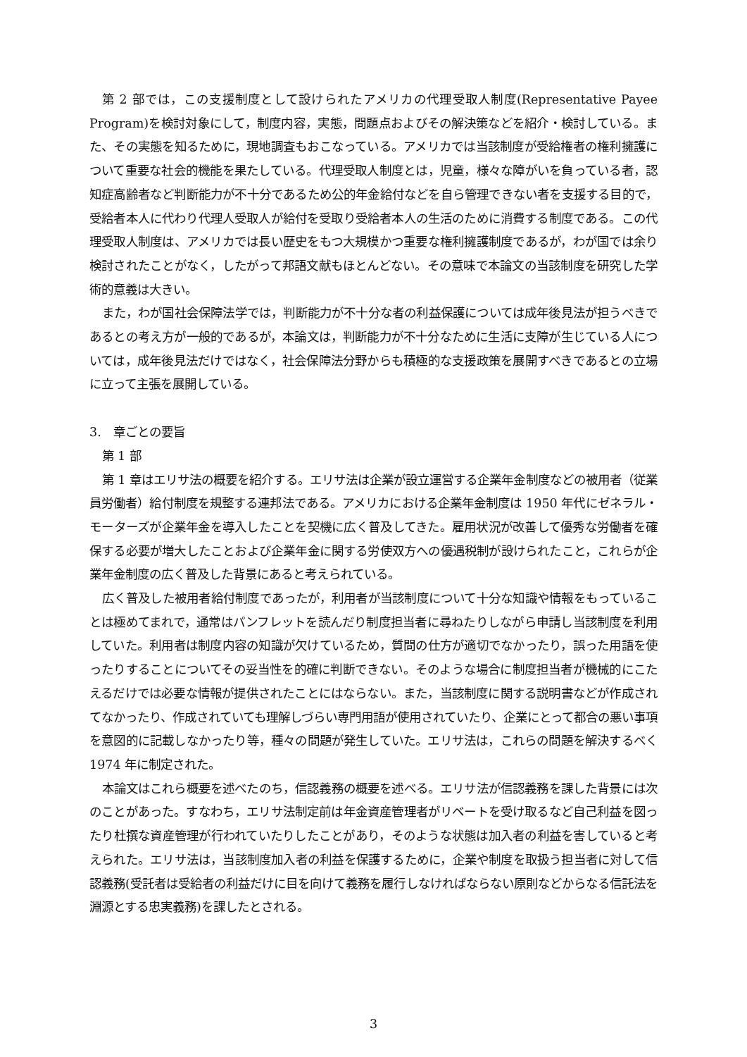第 2 部では，この支援制度として設けられたアメリカの代理受取人制度(Representative Payee Program)を検討対象にして，制度内容，実態，問題点およびその解決策などを紹介・検討している。また、その実態を知るために，現地調査もおこなっている。アメリカでは当該制度が受給権者の権利擁護について重要な社会的機能を果たしている。代理受取人制度とは，児童，様々な障がいを負っている者，認知症高齢者など判断能力が不十分であるため公的年金給付などを自ら管理できない者を支援する目的で，受給者本人に代わり代理人受取人が給付を受取り受給者本人の生活のために消費する制度である。この代理受取人制度は、アメリカでは長い歴史をもつ大規模かつ重要な権利擁護制度であるが，わが国では余り検討されたことがなく，したがって邦語文献もほとんどない。その意味で本論文の当該制度を研究した学術的意義は大きい。
また，わが国社会保障法学では，判断能力が不十分な者の利益保護については成年後見法が担うべきであるとの考え方が一般的であるが，本論文は，判断能力が不十分なために生活に支障が生じている人については，成年後見法だけではなく，社会保障法分野からも積極的な支援政策を展開すべきであるとの立場に立って主張を展開している。
3.　章ごとの要旨
第 1 部
第 1 章はエリサ法の概要を紹介する。エリサ法は企業が設立運営する企業年金制度などの被用者（従業員労働者）給付制度を規整する連邦法である。アメリカにおける企業年金制度は 1950 年代にゼネラル・モーターズが企業年金を導入したことを契機に広く普及してきた。雇用状況が改善して優秀な労働者を確保する必要が増大したことおよび企業年金に関する労使双方への優遇税制が設けられたこと，これらが企業年金制度の広く普及した背景にあると考えられている。
広く普及した被用者給付制度であったが，利用者が当該制度について十分な知識や情報をもっていることは極めてまれで，通常はパンフレットを読んだり制度担当者に尋ねたりしながら申請し当該制度を利用していた。利用者は制度内容の知識が欠けているため，質問の仕方が適切でなかったり，誤った用語を使ったりすることについてその妥当性を的確に判断できない。そのような場合に制度担当者が機械的にこたえるだけでは必要な情報が提供されたことにはならない。また，当該制度に関する説明書などが作成されてなかったり、作成されていても理解しづらい専門用語が使用されていたり、企業にとって都合の悪い事項を意図的に記載しなかったり等，種々の問題が発生していた。エリサ法は，これらの問題を解決するべく 1974 年に制定された。
本論文はこれら概要を述べたのち，信認義務の概要を述べる。エリサ法が信認義務を課した背景には次のことがあった。すなわち，エリサ法制定前は年金資産管理者がリベートを受け取るなど自己利益を図ったり杜撰な資産管理が行われていたりしたことがあり，そのような状態は加入者の利益を害していると考えられた。エリサ法は，当該制度加入者の利益を保護するために，企業や制度を取扱う担当者に対して信認義務(受託者は受給者の利益だけに目を向けて義務を履行しなければならない原則などからなる信託法を淵源とする忠実義務)を課したとされる。
3